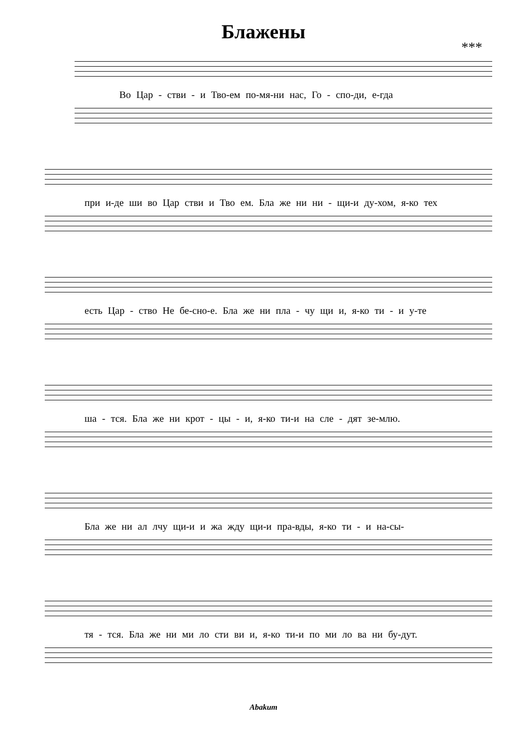Блажены
***
Во Цар - стви - и Тво-ем по-мя-ни нас, Го - спо-ди, е-гда
при и-де ши во Цар стви и Тво ем. Бла же ни ни - щи-и ду-хом, я-ко тех
есть Цар - ство Не бе-сно-е. Бла же ни пла - чу щи и, я-ко ти - и у-те
ша - тся. Бла же ни крот - цы - и, я-ко ти-и на сле - дят зе-млю.
Бла же ни ал лчу щи-и и жа жду щи-и пра-вды, я-ко ти - и на-сы-
тя - тся. Бла же ни ми ло сти ви и, я-ко ти-и по ми ло ва ни бу-дут.
Abakum